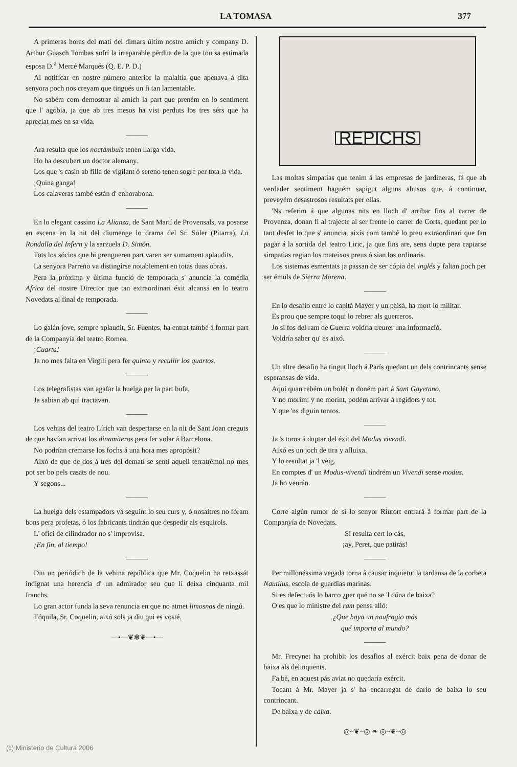LA TOMASA 377
A primeras horas del matí del dimars últim nostre amich y company D. Arthur Guasch Tombas sufrí la irreparable pérdua de la que tou sa estimada esposa D.<sup>a</sup> Mercé Marqués (Q. E. P. D.)
Al notificar en nostre número anterior la malaltía que apenava á dita senyora poch nos creyam que tingués un fi tan lamentable.
No sabém com demostrar al amich la part que preném en lo sentiment que l' agobia, ja que ab tres mesos ha vist perduts los tres sérs que ha apreciat mes en sa vida.
———
Ara resulta que los noctámbuls tenen llarga vida.
Ho ha descubert un doctor alemany.
Los que 's casin ab filla de vigilant ó sereno tenen sogre per tota la vida.
¡Quina ganga!
Los calaveras també están d' enhorabona.
———
En lo elegant cassino La Alianza, de Sant Martí de Provensals, va posarse en escena en la nit del diumenge lo drama del Sr. Soler (Pitarra), La Rondalla del Infern y la sarzuela D. Simón.
Tots los sócios que hi prengueren part varen ser sumament aplaudits.
La senyora Parreño va distingirse notablement en totas duas obras.
Pera la próxima y última funció de temporada s' anuncia la comédia Africa del nostre Director que tan extraordinari éxit alcansá en lo teatro Novedats al final de temporada.
———
Lo galán jove, sempre aplaudit, Sr. Fuentes, ha entrat també á formar part de la Companyía del teatro Romea.
¡Cuarta!
Ja no mes falta en Virgili pera fer quinto y recullir los quartos.
———
Los telegrafistas van agafar la huelga per la part bufa.
Ja sabían ab qui tractavan.
———
Los vehins del teatro Lírich van despertarse en la nit de Sant Joan creguts de que havían arrivat los dinamiteros pera fer volar á Barcelona.
No podrían cremarse los fochs á una hora mes apropósit?
Aixó de que de dos á tres del dematí se senti aquell terratrémol no mes pot ser bo pels casats de nou.
Y segons...
———
La huelga dels estampadors va seguint lo seu curs y, ó nosaltres no fóram bons pera profetas, ó los fabricants tindrán que despedir als esquirols.
L' ofici de cilindrador no s' improvisa.
¡En fin, al tiempo!
———
Diu un periódich de la vehina república que Mr. Coquelin ha retxassát indignat una herencia d' un admirador seu que li deixa cinquanta mil franchs.
Lo gran actor funda la seva renuncia en que no atmet limosnas de ningú.
Tóquila, Sr. Coquelin, aixó sols ja diu qui es vosté.
—•—❦✻❦—•—
REPICHS
Las moltas simpatías que tenim á las empresas de jardineras, fá que ab verdader sentiment haguém sapigut alguns abusos que, á continuar, preveyém desastrosos resultats per ellas.
'Ns referim á que algunas nits en lloch d' arribar fins al carrer de Provenza, donan fi al trajecte al ser frente lo carrer de Corts, quedant per lo tant desfet lo que s' anuncia, aixís com també lo preu extraordinari que fan pagar á la sortida del teatro Liric, ja que fins are, sens dupte pera captarse simpatias regian los mateixos preus ó sian los ordinaris.
Los sistemas esmentats ja passan de ser cópia del inglés y faltan poch per ser émuls de Sierra Morena.
———
En lo desafio entre lo capitá Mayer y un paisá, ha mort lo militar.
Es prou que sempre toqui lo rebrer als guerreros.
Jo si fos del ram de Guerra voldria treurer una informació.
Voldría saber qu' es aixó.
———
Un altre desafio ha tingut lloch á París quedant un dels contrincants sense esperansas de vida.
Aquí quan rebém un bolét 'n doném part á Sant Gayetano.
Y no morím; y no morint, podém arrivar á regidors y tot.
Y que 'ns diguin tontos.
———
Ja 's torna á duptar del éxit del Modus vivendi.
Aixó es un joch de tira y afluixa.
Y lo resultat ja 'l veig.
En comptes d' un Modus-vivendi tindrém un Vivendi sense modus.
Ja ho veurán.
———
Corre algún rumor de si lo senyor Riutort entrará á formar part de la Companyía de Novedats.
Si resulta cert lo cás,
¡ay, Peret, que patirás!
———
Per millonéssima vegada torna á causar inquietut la tardansa de la corbeta Nautilus, escola de guardias marinas.
Si es defectuós lo barco ¿per qué no se 'l dóna de baixa?
O es que lo ministre del ram pensa alló:
¿Que haya un naufragio más
qué importa al mundo?
———
Mr. Frecynet ha prohibit los desafios al exércit baix pena de donar de baixa als delinquents.
Fa bè, en aquest pás aviat no quedaría exércit.
Tocant á Mr. Mayer ja s' ha encarregat de darlo de baixa lo seu contrincant.
De baixa y de caixa.
◎~❦~◎ ❧ ◎~❦~◎
(c) Ministerio de Cultura 2006